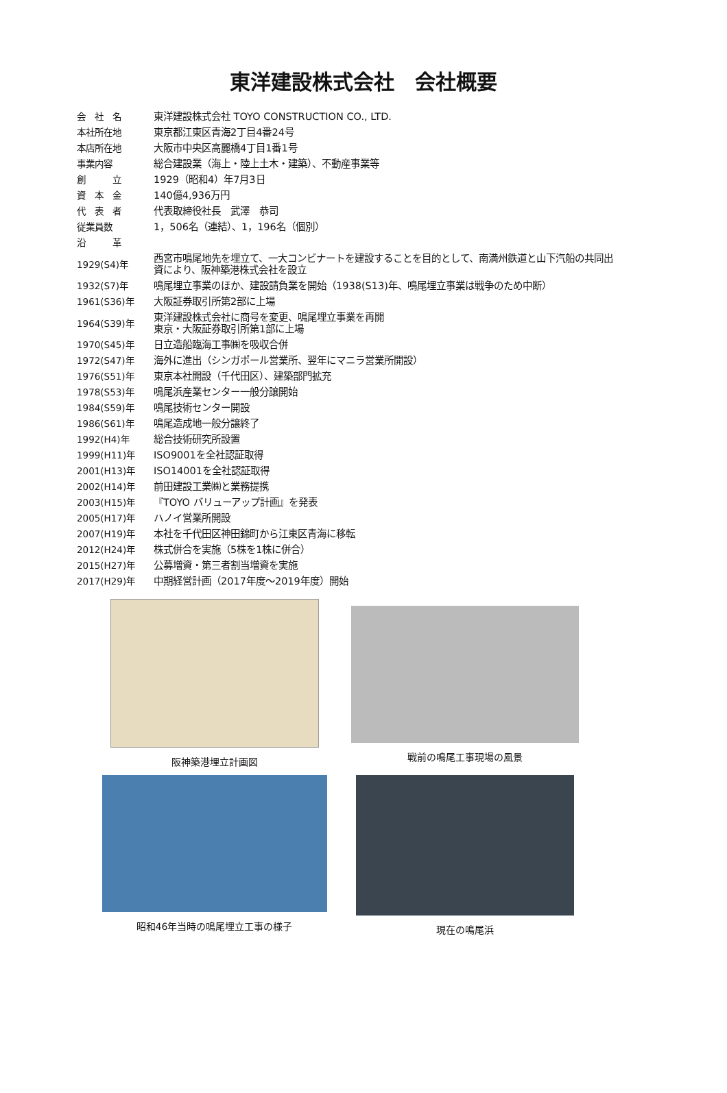東洋建設株式会社　会社概要
| 会 社 名 | 東洋建設株式会社 TOYO CONSTRUCTION CO., LTD. |
| 本社所在地 | 東京都江東区青海2丁目4番24号 |
| 本店所在地 | 大阪市中央区高麗橋4丁目1番1号 |
| 事業内容 | 総合建設業（海上・陸上土木・建築）、不動産事業等 |
| 創 立 | 1929（昭和4）年7月3日 |
| 資 本 金 | 140億4,936万円 |
| 代 表 者 | 代表取締役社長 武澤 恭司 |
| 従業員数 | 1，506名（連結）、1，196名（個別） |
| 沿 革 | |
| 1929(S4)年 | 西宮市鳴尾地先を埋立て、一大コンビナートを建設することを目的として、南満州鉄道と山下汽船の共同出 資により、阪神築港株式会社を設立 |
| 1932(S7)年 | 鳴尾埋立事業のほか、建設請負業を開始（1938(S13)年、鳴尾埋立事業は戦争のため中断） |
| 1961(S36)年 | 大阪証券取引所第2部に上場 |
| 1964(S39)年 | 東洋建設株式会社に商号を変更、鳴尾埋立事業を再開 東京・大阪証券取引所第1部に上場 |
| 1970(S45)年 | 日立造船臨海工事㈱を吸収合併 |
| 1972(S47)年 | 海外に進出（シンガポール営業所、翌年にマニラ営業所開設） |
| 1976(S51)年 | 東京本社開設（千代田区）、建築部門拡充 |
| 1978(S53)年 | 鳴尾浜産業センター一般分譲開始 |
| 1984(S59)年 | 鳴尾技術センター開設 |
| 1986(S61)年 | 鳴尾造成地一般分譲終了 |
| 1992(H4)年 | 総合技術研究所設置 |
| 1999(H11)年 | ISO9001を全社認証取得 |
| 2001(H13)年 | ISO14001を全社認証取得 |
| 2002(H14)年 | 前田建設工業㈱と業務提携 |
| 2003(H15)年 | 『TOYO バリューアップ計画』を発表 |
| 2005(H17)年 | ハノイ営業所開設 |
| 2007(H19)年 | 本社を千代田区神田錦町から江東区青海に移転 |
| 2012(H24)年 | 株式併合を実施（5株を1株に併合） |
| 2015(H27)年 | 公募増資・第三者割当増資を実施 |
| 2017(H29)年 | 中期経営計画（2017年度～2019年度）開始 |
阪神築港埋立計画図
戦前の鳴尾工事現場の風景
昭和46年当時の鳴尾埋立工事の様子
現在の鳴尾浜